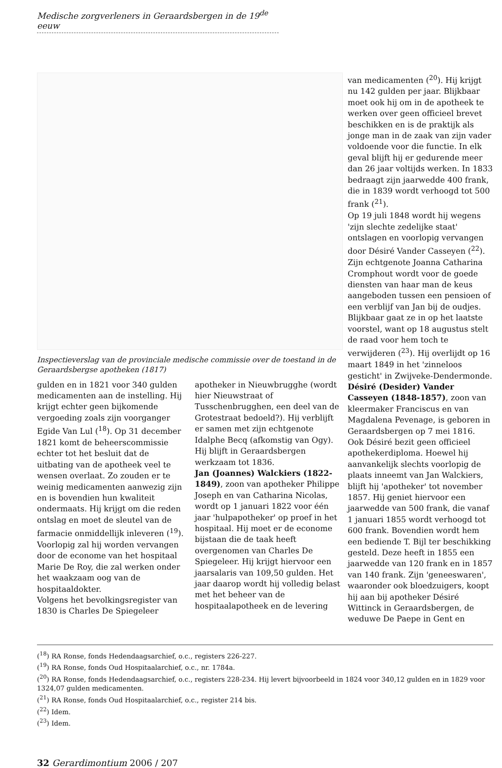Medische zorgverleners in Geraardsbergen in de 19<sup>de</sup> eeuw
Inspectieverslag van de provinciale medische commissie over de toestand in de Geraardsbergse apotheken (1817)
gulden en in 1821 voor 340 gulden medicamenten aan de instelling. Hij krijgt echter geen bijkomende vergoeding zoals zijn voorganger Egide Van Lul (<sup>18</sup>). Op 31 december 1821 komt de beheerscommissie echter tot het besluit dat de uitbating van de apotheek veel te wensen overlaat. Zo zouden er te weinig medicamenten aanwezig zijn en is bovendien hun kwaliteit ondermaats. Hij krijgt om die reden ontslag en moet de sleutel van de farmacie onmiddellijk inleveren (<sup>19</sup>). Voorlopig zal hij worden vervangen door de econome van het hospitaal Marie De Roy, die zal werken onder het waakzaam oog van de hospitaaldokter.
Volgens het bevolkingsregister van 1830 is Charles De Spiegeleer
apotheker in Nieuwbrugghe (wordt hier Nieuwstraat of Tusschenbrugghen, een deel van de Grotestraat bedoeld?). Hij verblijft er samen met zijn echtgenote Idalphe Becq (afkomstig van Ogy). Hij blijft in Geraardsbergen werkzaam tot 1836.
Jan (Joannes) Walckiers (1822-1849), zoon van apotheker Philippe Joseph en van Catharina Nicolas, wordt op 1 januari 1822 voor één jaar 'hulpapotheker' op proef in het hospitaal. Hij moet er de econome bijstaan die de taak heeft overgenomen van Charles De Spiegeleer. Hij krijgt hiervoor een jaarsalaris van 109,50 gulden. Het jaar daarop wordt hij volledig belast met het beheer van de hospitaalapotheek en de levering
van medicamenten (<sup>20</sup>). Hij krijgt nu 142 gulden per jaar. Blijkbaar moet ook hij om in de apotheek te werken over geen officieel brevet beschikken en is de praktijk als jonge man in de zaak van zijn vader voldoende voor die functie. In elk geval blijft hij er gedurende meer dan 26 jaar voltijds werken. In 1833 bedraagt zijn jaarwedde 400 frank, die in 1839 wordt verhoogd tot 500 frank (<sup>21</sup>).
Op 19 juli 1848 wordt hij wegens 'zijn slechte zedelijke staat' ontslagen en voorlopig vervangen door Désiré Vander Casseyen (<sup>22</sup>). Zijn echtgenote Joanna Catharina Cromphout wordt voor de goede diensten van haar man de keus aangeboden tussen een pensioen of een verblijf van Jan bij de oudjes. Blijkbaar gaat ze in op het laatste voorstel, want op 18 augustus stelt de raad voor hem toch te verwijderen (<sup>23</sup>). Hij overlijdt op 16 maart 1849 in het 'zinneloos gesticht' in Zwijveke-Dendermonde.
Désiré (Desider) Vander Casseyen (1848-1857), zoon van kleermaker Franciscus en van Magdalena Pevenage, is geboren in Geraardsbergen op 7 mei 1816. Ook Désiré bezit geen officieel apothekerdiploma. Hoewel hij aanvankelijk slechts voorlopig de plaats inneemt van Jan Walckiers, blijft hij 'apotheker' tot november 1857. Hij geniet hiervoor een jaarwedde van 500 frank, die vanaf 1 januari 1855 wordt verhoogd tot 600 frank. Bovendien wordt hem een bediende T. Bijl ter beschikking gesteld. Deze heeft in 1855 een jaarwedde van 120 frank en in 1857 van 140 frank. Zijn 'geneeswaren', waaronder ook bloedzuigers, koopt hij aan bij apotheker Désiré Wittinck in Geraardsbergen, de weduwe De Paepe in Gent en
(<sup>18</sup>) RA Ronse, fonds Hedendaagsarchief, o.c., registers 226-227.
(<sup>19</sup>) RA Ronse, fonds Oud Hospitaalarchief, o.c., nr. 1784a.
(<sup>20</sup>) RA Ronse, fonds Hedendaagsarchief, o.c., registers 228-234. Hij levert bijvoorbeeld in 1824 voor 340,12 gulden en in 1829 voor 1324,07 gulden medicamenten.
(<sup>21</sup>) RA Ronse, fonds Oud Hospitaalarchief, o.c., register 214 bis.
(<sup>22</sup>) Idem.
(<sup>23</sup>) Idem.
32 Gerardimontium 2006 / 207